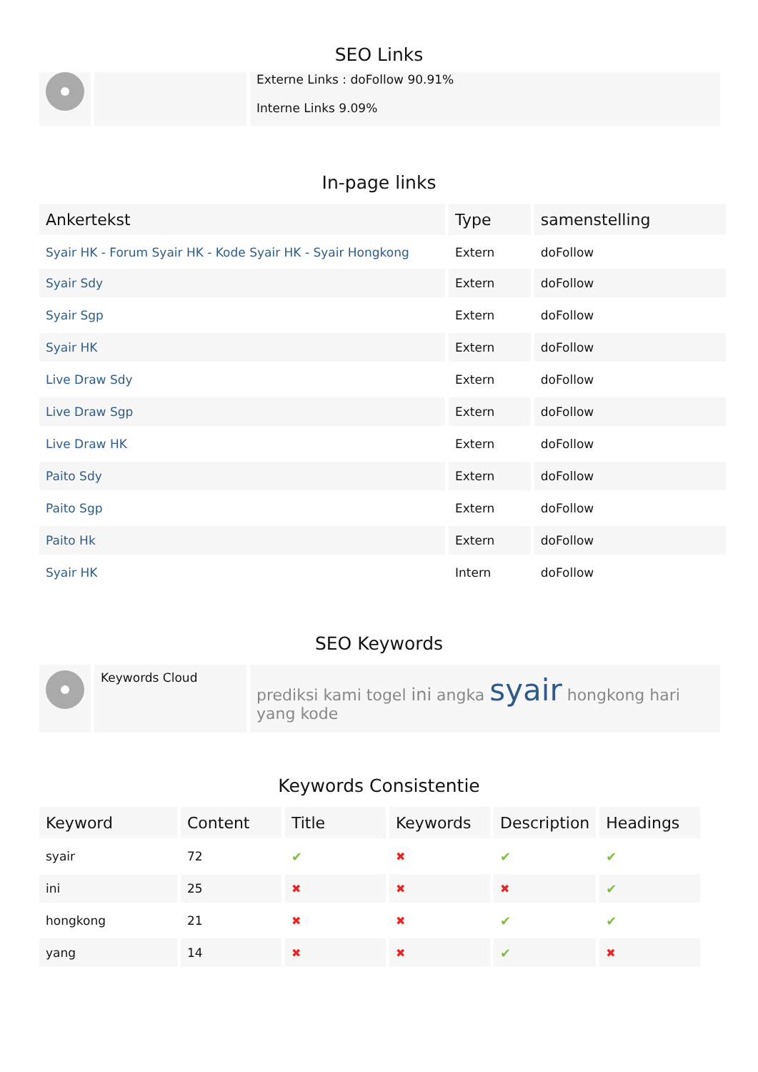SEO Links
| | | Externe Links : doFollow 90.91% Interne Links 9.09% |
In-page links
| Ankertekst | Type | samenstelling |
| --- | --- | --- |
| Syair HK - Forum Syair HK - Kode Syair HK - Syair Hongkong | Extern | doFollow |
| Syair Sdy | Extern | doFollow |
| Syair Sgp | Extern | doFollow |
| Syair HK | Extern | doFollow |
| Live Draw Sdy | Extern | doFollow |
| Live Draw Sgp | Extern | doFollow |
| Live Draw HK | Extern | doFollow |
| Paito Sdy | Extern | doFollow |
| Paito Sgp | Extern | doFollow |
| Paito Hk | Extern | doFollow |
| Syair HK | Intern | doFollow |
SEO Keywords
| | Keywords Cloud | prediksi kami togel ini angka syair hongkong hari yang kode |
Keywords Consistentie
| Keyword | Content | Title | Keywords | Description | Headings |
| --- | --- | --- | --- | --- | --- |
| syair | 72 | ✔ | ✖ | ✔ | ✔ |
| ini | 25 | ✖ | ✖ | ✖ | ✔ |
| hongkong | 21 | ✖ | ✖ | ✔ | ✔ |
| yang | 14 | ✖ | ✖ | ✔ | ✖ |